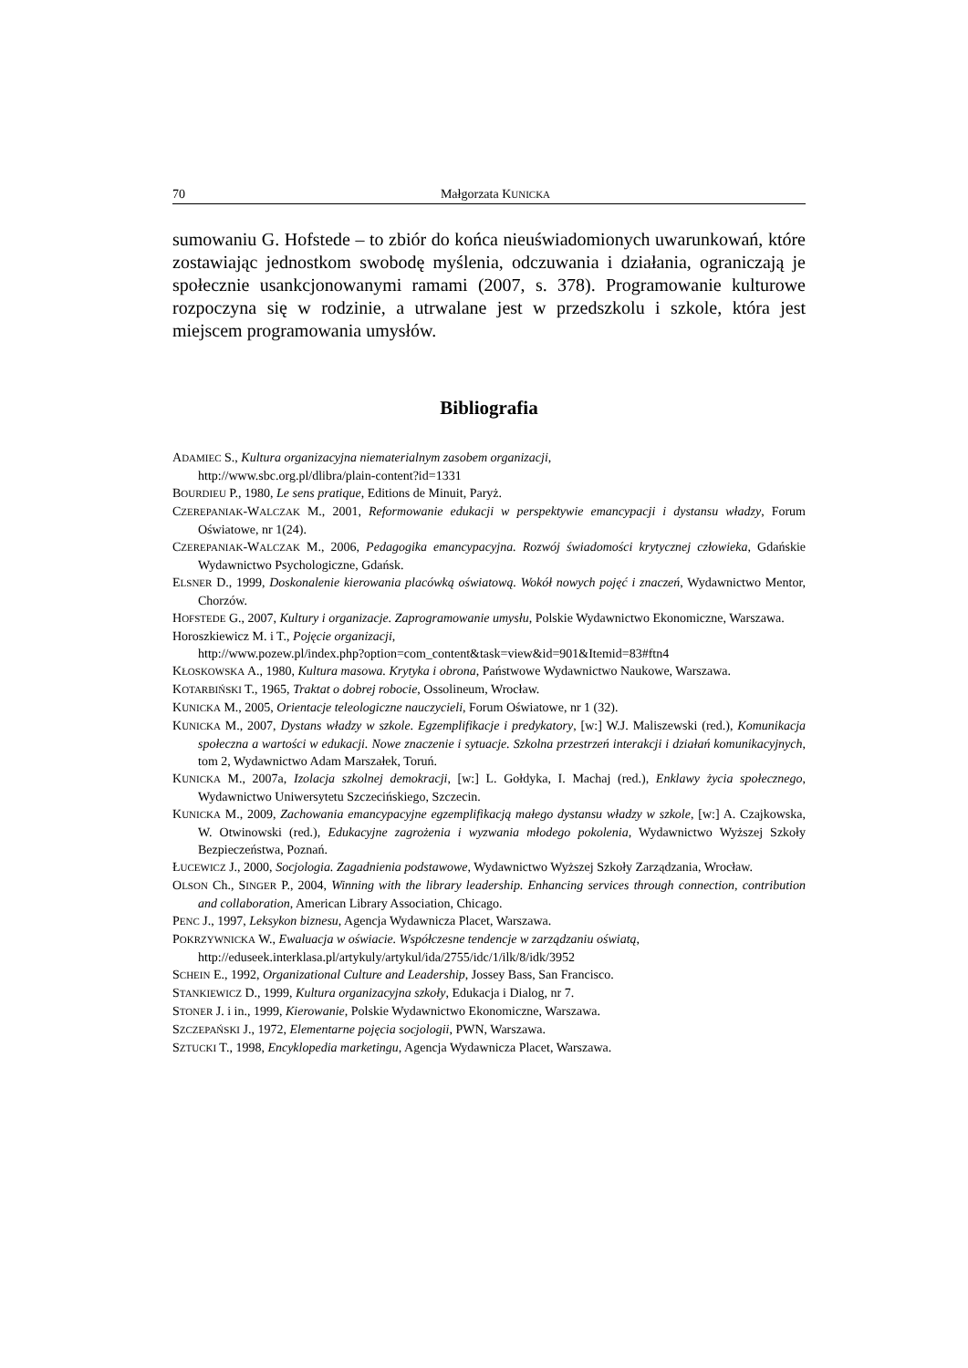70 Małgorzata KUNICKA
sumowaniu G. Hofstede – to zbiór do końca nieuświadomionych uwarunkowań, które zostawiając jednostkom swobodę myślenia, odczuwania i działania, ograniczają je społecznie usankcjonowanymi ramami (2007, s. 378). Programowanie kulturowe rozpoczyna się w rodzinie, a utrwalane jest w przedszkolu i szkole, która jest miejscem programowania umysłów.
Bibliografia
ADAMIEC S., Kultura organizacyjna niematerialnym zasobem organizacji,
http://www.sbc.org.pl/dlibra/plain-content?id=1331
BOURDIEU P., 1980, Le sens pratique, Editions de Minuit, Paryż.
CZEREPANIAK-WALCZAK M., 2001, Reformowanie edukacji w perspektywie emancypacji i dystansu władzy, Forum Oświatowe, nr 1(24).
CZEREPANIAK-WALCZAK M., 2006, Pedagogika emancypacyjna. Rozwój świadomości krytycznej człowieka, Gdańskie Wydawnictwo Psychologiczne, Gdańsk.
ELSNER D., 1999, Doskonalenie kierowania placówką oświatową. Wokół nowych pojęć i znaczeń, Wydawnictwo Mentor, Chorzów.
HOFSTEDE G., 2007, Kultury i organizacje. Zaprogramowanie umysłu, Polskie Wydawnictwo Ekonomiczne, Warszawa.
Horoszkiewicz M. i T., Pojęcie organizacji,
http://www.pozew.pl/index.php?option=com_content&task=view&id=901&Itemid=83#ftn4
KŁOSKOWSKA A., 1980, Kultura masowa. Krytyka i obrona, Państwowe Wydawnictwo Naukowe, Warszawa.
KOTARBIŃSKI T., 1965, Traktat o dobrej robocie, Ossolineum, Wrocław.
KUNICKA M., 2005, Orientacje teleologiczne nauczycieli, Forum Oświatowe, nr 1 (32).
KUNICKA M., 2007, Dystans władzy w szkole. Egzemplifikacje i predykatory, [w:] W.J. Maliszewski (red.), Komunikacja społeczna a wartości w edukacji. Nowe znaczenie i sytuacje. Szkolna przestrzeń interakcji i działań komunikacyjnych, tom 2, Wydawnictwo Adam Marszałek, Toruń.
KUNICKA M., 2007a, Izolacja szkolnej demokracji, [w:] L. Gołdyka, I. Machaj (red.), Enklawy życia społecznego, Wydawnictwo Uniwersytetu Szczecińskiego, Szczecin.
KUNICKA M., 2009, Zachowania emancypacyjne egzemplifikacją małego dystansu władzy w szkole, [w:] A. Czajkowska, W. Otwinowski (red.), Edukacyjne zagrożenia i wyzwania młodego pokolenia, Wydawnictwo Wyższej Szkoły Bezpieczeństwa, Poznań.
ŁUCEWICZ J., 2000, Socjologia. Zagadnienia podstawowe, Wydawnictwo Wyższej Szkoły Zarządzania, Wrocław.
OLSON Ch., SINGER P., 2004, Winning with the library leadership. Enhancing services through connection, contribution and collaboration, American Library Association, Chicago.
PENC J., 1997, Leksykon biznesu, Agencja Wydawnicza Placet, Warszawa.
POKRZYWNICKA W., Ewaluacja w oświacie. Współczesne tendencje w zarządzaniu oświatą,
http://eduseek.interklasa.pl/artykuly/artykul/ida/2755/idc/1/ilk/8/idk/3952
SCHEIN E., 1992, Organizational Culture and Leadership, Jossey Bass, San Francisco.
STANKIEWICZ D., 1999, Kultura organizacyjna szkoły, Edukacja i Dialog, nr 7.
STONER J. i in., 1999, Kierowanie, Polskie Wydawnictwo Ekonomiczne, Warszawa.
SZCZEPAŃSKI J., 1972, Elementarne pojęcia socjologii, PWN, Warszawa.
SZTUCKI T., 1998, Encyklopedia marketingu, Agencja Wydawnicza Placet, Warszawa.